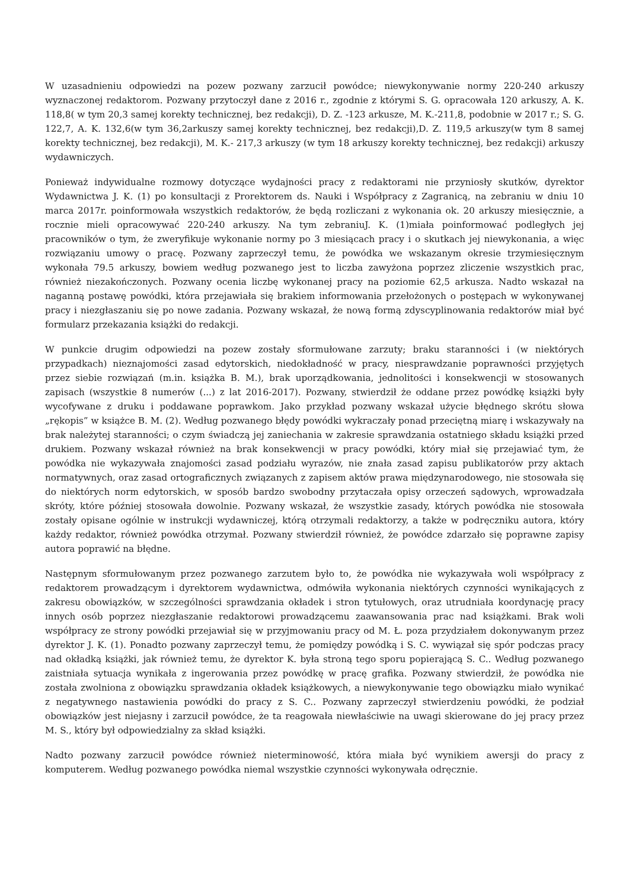W uzasadnieniu odpowiedzi na pozew pozwany zarzucił powódce; niewykonywanie normy 220-240 arkuszy wyznaczonej redaktorom. Pozwany przytoczył dane z 2016 r., zgodnie z którymi S. G. opracowała 120 arkuszy, A. K. 118,8( w tym 20,3 samej korekty technicznej, bez redakcji), D. Z. -123 arkusze, M. K.-211,8, podobnie w 2017 r.; S. G. 122,7, A. K. 132,6(w tym 36,2arkuszy samej korekty technicznej, bez redakcji),D. Z. 119,5 arkuszy(w tym 8 samej korekty technicznej, bez redakcji), M. K.- 217,3 arkuszy (w tym 18 arkuszy korekty technicznej, bez redakcji) arkuszy wydawniczych.
Ponieważ indywidualne rozmowy dotyczące wydajności pracy z redaktorami nie przyniosły skutków, dyrektor Wydawnictwa J. K. (1) po konsultacji z Prorektorem ds. Nauki i Współpracy z Zagranicą, na zebraniu w dniu 10 marca 2017r. poinformowała wszystkich redaktorów, że będą rozliczani z wykonania ok. 20 arkuszy miesięcznie, a rocznie mieli opracowywać 220-240 arkuszy. Na tym zebraniuJ. K. (1)miała poinformować podległych jej pracowników o tym, że zweryfikuje wykonanie normy po 3 miesiącach pracy i o skutkach jej niewykonania, a więc rozwiązaniu umowy o pracę. Pozwany zaprzeczył temu, że powódka we wskazanym okresie trzymiesięcznym wykonała 79.5 arkuszy, bowiem według pozwanego jest to liczba zawyżona poprzez zliczenie wszystkich prac, również niezakończonych. Pozwany ocenia liczbę wykonanej pracy na poziomie 62,5 arkusza. Nadto wskazał na naganną postawę powódki, która przejawiała się brakiem informowania przełożonych o postępach w wykonywanej pracy i niezgłaszaniu się po nowe zadania. Pozwany wskazał, że nową formą zdyscyplinowania redaktorów miał być formularz przekazania książki do redakcji.
W punkcie drugim odpowiedzi na pozew zostały sformułowane zarzuty; braku staranności i (w niektórych przypadkach) nieznajomości zasad edytorskich, niedokładność w pracy, niesprawdzanie poprawności przyjętych przez siebie rozwiązań (m.in. książka B. M.), brak uporządkowania, jednolitości i konsekwencji w stosowanych zapisach (wszystkie 8 numerów (...) z lat 2016-2017). Pozwany, stwierdził że oddane przez powódkę książki były wycofywane z druku i poddawane poprawkom. Jako przykład pozwany wskazał użycie błędnego skrótu słowa „rękopis” w książce B. M. (2). Według pozwanego błędy powódki wykraczały ponad przeciętną miarę i wskazywały na brak należytej staranności; o czym świadczą jej zaniechania w zakresie sprawdzania ostatniego składu książki przed drukiem. Pozwany wskazał również na brak konsekwencji w pracy powódki, który miał się przejawiać tym, że powódka nie wykazywała znajomości zasad podziału wyrazów, nie znała zasad zapisu publikatorów przy aktach normatywnych, oraz zasad ortograficznych związanych z zapisem aktów prawa międzynarodowego, nie stosowała się do niektórych norm edytorskich, w sposób bardzo swobodny przytaczała opisy orzeczeń sądowych, wprowadzała skróty, które później stosowała dowolnie. Pozwany wskazał, że wszystkie zasady, których powódka nie stosowała zostały opisane ogólnie w instrukcji wydawniczej, którą otrzymali redaktorzy, a także w podręczniku autora, który każdy redaktor, również powódka otrzymał. Pozwany stwierdził również, że powódce zdarzało się poprawne zapisy autora poprawić na błędne.
Następnym sformułowanym przez pozwanego zarzutem było to, że powódka nie wykazywała woli współpracy z redaktorem prowadzącym i dyrektorem wydawnictwa, odmówiła wykonania niektórych czynności wynikających z zakresu obowiązków, w szczególności sprawdzania okładek i stron tytułowych, oraz utrudniała koordynację pracy innych osób poprzez niezgłaszanie redaktorowi prowadzącemu zaawansowania prac nad książkami. Brak woli współpracy ze strony powódki przejawiał się w przyjmowaniu pracy od M. Ł. poza przydziałem dokonywanym przez dyrektor J. K. (1). Ponadto pozwany zaprzeczył temu, że pomiędzy powódką i S. C. wywiązał się spór podczas pracy nad okładką książki, jak również temu, że dyrektor K. była stroną tego sporu popierającą S. C.. Według pozwanego zaistniała sytuacja wynikała z ingerowania przez powódkę w pracę grafika. Pozwany stwierdził, że powódka nie została zwolniona z obowiązku sprawdzania okładek książkowych, a niewykonywanie tego obowiązku miało wynikać z negatywnego nastawienia powódki do pracy z S. C.. Pozwany zaprzeczył stwierdzeniu powódki, że podział obowiązków jest niejasny i zarzucił powódce, że ta reagowała niewłaściwie na uwagi skierowane do jej pracy przez M. S., który był odpowiedzialny za skład książki.
Nadto pozwany zarzucił powódce również nieterminowość, która miała być wynikiem awersji do pracy z komputerem. Według pozwanego powódka niemal wszystkie czynności wykonywała odręcznie.